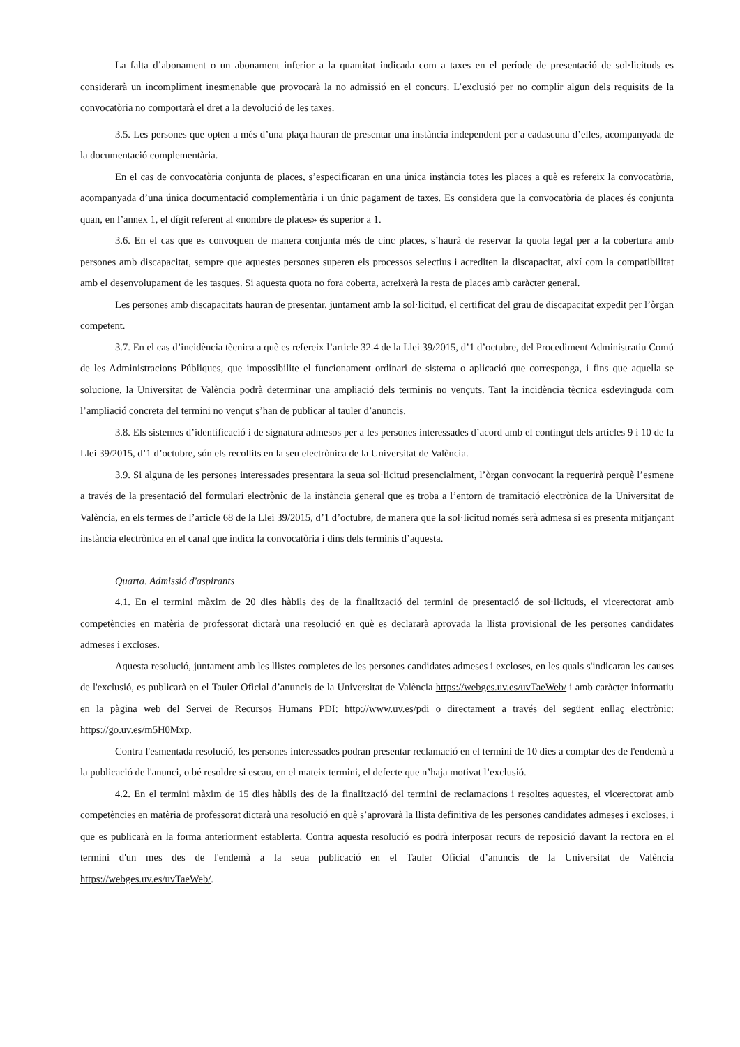La falta d’abonament o un abonament inferior a la quantitat indicada com a taxes en el període de presentació de sol·licituds es considerarà un incompliment inesmenable que provocarà la no admissió en el concurs. L’exclusió per no complir algun dels requisits de la convocatòria no comportarà el dret a la devolució de les taxes.
3.5. Les persones que opten a més d’una plaça hauran de presentar una instància independent per a cadascuna d’elles, acompanyada de la documentació complementària.
En el cas de convocatòria conjunta de places, s’especificaran en una única instància totes les places a què es refereix la convocatòria, acompanyada d’una única documentació complementària i un únic pagament de taxes. Es considera que la convocatòria de places és conjunta quan, en l’annex 1, el dígit referent al «nombre de places» és superior a 1.
3.6. En el cas que es convoquen de manera conjunta més de cinc places, s’haurà de reservar la quota legal per a la cobertura amb persones amb discapacitat, sempre que aquestes persones superen els processos selectius i acrediten la discapacitat, així com la compatibilitat amb el desenvolupament de les tasques. Si aquesta quota no fora coberta, acreixerà la resta de places amb caràcter general.
Les persones amb discapacitats hauran de presentar, juntament amb la sol·licitud, el certificat del grau de discapacitat expedit per l’òrgan competent.
3.7. En el cas d’incidència tècnica a què es refereix l’article 32.4 de la Llei 39/2015, d’1 d’octubre, del Procediment Administratiu Comú de les Administracions Públiques, que impossibilite el funcionament ordinari de sistema o aplicació que corresponga, i fins que aquella se solucione, la Universitat de València podrà determinar una ampliació dels terminis no vençuts. Tant la incidència tècnica esdevinguda com l’ampliació concreta del termini no vençut s’han de publicar al tauler d’anuncis.
3.8. Els sistemes d’identificació i de signatura admesos per a les persones interessades d’acord amb el contingut dels articles 9 i 10 de la Llei 39/2015, d’1 d’octubre, són els recollits en la seu electrònica de la Universitat de València.
3.9. Si alguna de les persones interessades presentara la seua sol·licitud presencialment, l’òrgan convocant la requerirà perquè l’esmene a través de la presentació del formulari electrònic de la instància general que es troba a l’entorn de tramitació electrònica de la Universitat de València, en els termes de l’article 68 de la Llei 39/2015, d’1 d’octubre, de manera que la sol·licitud només serà admesa si es presenta mitjançant instància electrònica en el canal que indica la convocatòria i dins dels terminis d’aquesta.
Quarta. Admissió d'aspirants
4.1. En el termini màxim de 20 dies hàbils des de la finalització del termini de presentació de sol·licituds, el vicerectorat amb competències en matèria de professorat dictarà una resolució en què es declararà aprovada la llista provisional de les persones candidates admeses i excloses.
Aquesta resolució, juntament amb les llistes completes de les persones candidates admeses i excloses, en les quals s'indicaran les causes de l'exclusió, es publicarà en el Tauler Oficial d’anuncis de la Universitat de València https://webges.uv.es/uvTaeWeb/ i amb caràcter informatiu en la pàgina web del Servei de Recursos Humans PDI: http://www.uv.es/pdi o directament a través del següent enllaç electrònic: https://go.uv.es/m5H0Mxp.
Contra l'esmentada resolució, les persones interessades podran presentar reclamació en el termini de 10 dies a comptar des de l'endemà a la publicació de l'anunci, o bé resoldre si escau, en el mateix termini, el defecte que n’haja motivat l’exclusió.
4.2. En el termini màxim de 15 dies hàbils des de la finalització del termini de reclamacions i resoltes aquestes, el vicerectorat amb competències en matèria de professorat dictarà una resolució en què s’aprovarà la llista definitiva de les persones candidates admeses i excloses, i que es publicarà en la forma anteriorment establerta. Contra aquesta resolució es podrà interposar recurs de reposició davant la rectora en el termini d'un mes des de l'endemà a la seua publicació en el Tauler Oficial d’anuncis de la Universitat de València https://webges.uv.es/uvTaeWeb/.